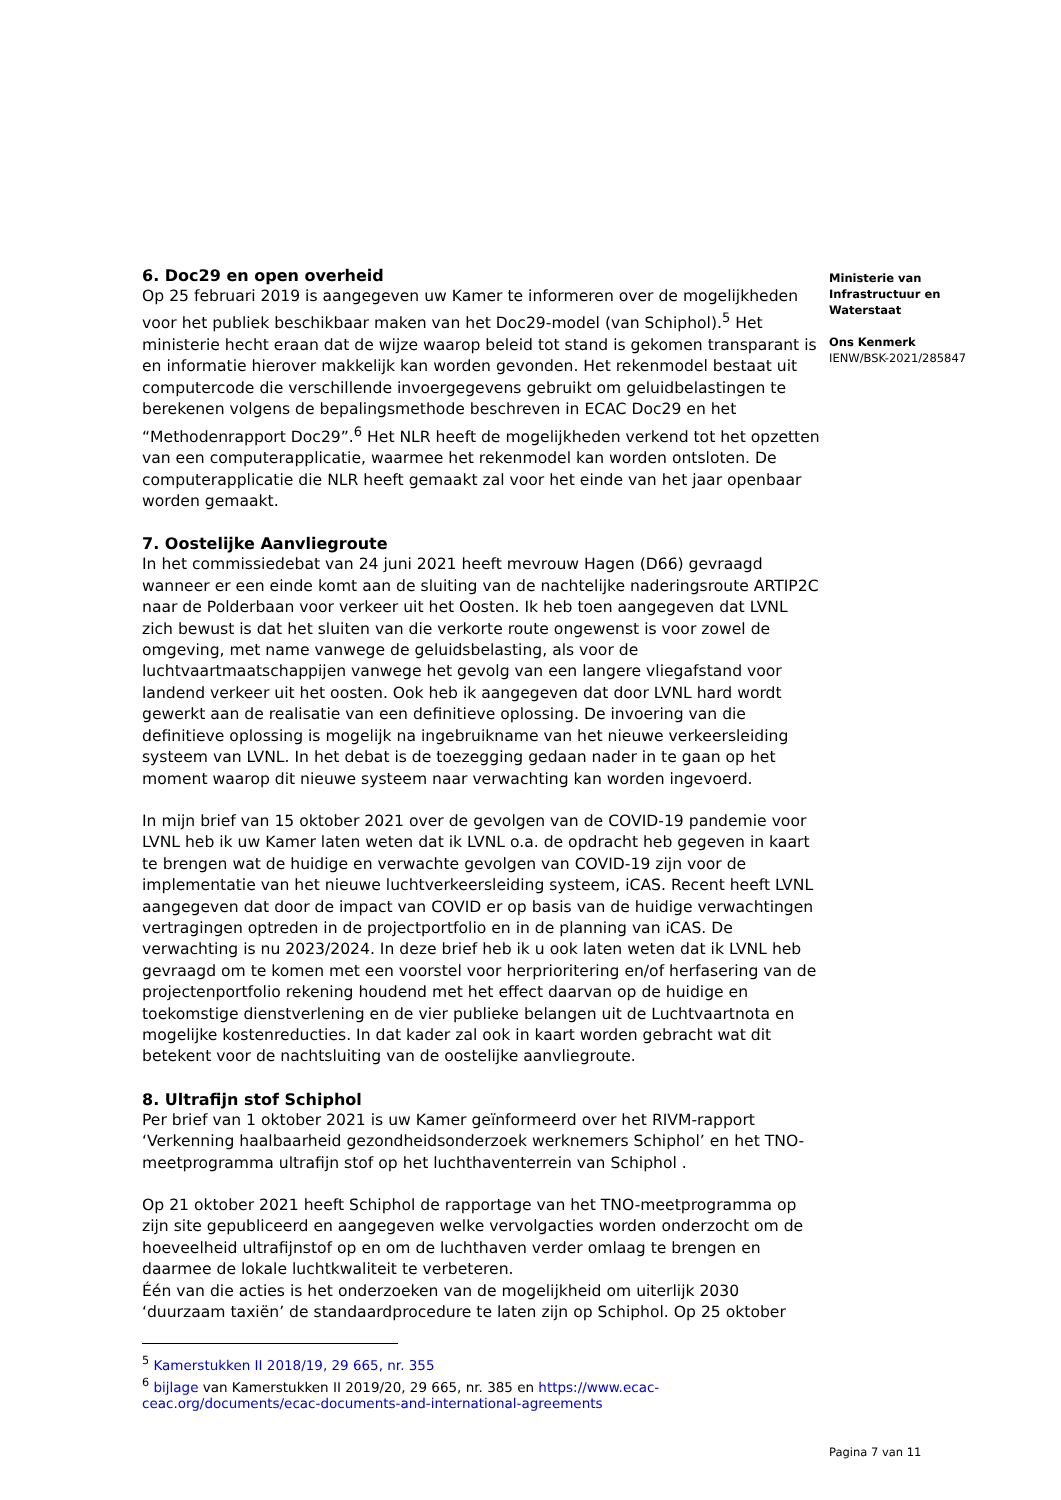Ministerie van
Infrastructuur en
Waterstaat
Ons Kenmerk
IENW/BSK-2021/285847
6. Doc29 en open overheid
Op 25 februari 2019 is aangegeven uw Kamer te informeren over de mogelijkheden voor het publiek beschikbaar maken van het Doc29-model (van Schiphol).<sup>5</sup> Het ministerie hecht eraan dat de wijze waarop beleid tot stand is gekomen transparant is en informatie hierover makkelijk kan worden gevonden. Het rekenmodel bestaat uit computercode die verschillende invoergegevens gebruikt om geluidbelastingen te berekenen volgens de bepalingsmethode beschreven in ECAC Doc29 en het “Methodenrapport Doc29”.<sup>6</sup> Het NLR heeft de mogelijkheden verkend tot het opzetten van een computerapplicatie, waarmee het rekenmodel kan worden ontsloten. De computerapplicatie die NLR heeft gemaakt zal voor het einde van het jaar openbaar worden gemaakt.
7. Oostelijke Aanvliegroute
In het commissiedebat van 24 juni 2021 heeft mevrouw Hagen (D66) gevraagd wanneer er een einde komt aan de sluiting van de nachtelijke naderingsroute ARTIP2C naar de Polderbaan voor verkeer uit het Oosten. Ik heb toen aangegeven dat LVNL zich bewust is dat het sluiten van die verkorte route ongewenst is voor zowel de omgeving, met name vanwege de geluidsbelasting, als voor de luchtvaartmaatschappijen vanwege het gevolg van een langere vliegafstand voor landend verkeer uit het oosten. Ook heb ik aangegeven dat door LVNL hard wordt gewerkt aan de realisatie van een definitieve oplossing. De invoering van die definitieve oplossing is mogelijk na ingebruikname van het nieuwe verkeersleiding systeem van LVNL. In het debat is de toezegging gedaan nader in te gaan op het moment waarop dit nieuwe systeem naar verwachting kan worden ingevoerd.
In mijn brief van 15 oktober 2021 over de gevolgen van de COVID-19 pandemie voor LVNL heb ik uw Kamer laten weten dat ik LVNL o.a. de opdracht heb gegeven in kaart te brengen wat de huidige en verwachte gevolgen van COVID-19 zijn voor de implementatie van het nieuwe luchtverkeersleiding systeem, iCAS. Recent heeft LVNL aangegeven dat door de impact van COVID er op basis van de huidige verwachtingen vertragingen optreden in de projectportfolio en in de planning van iCAS. De verwachting is nu 2023/2024. In deze brief heb ik u ook laten weten dat ik LVNL heb gevraagd om te komen met een voorstel voor herprioritering en/of herfasering van de projectenportfolio rekening houdend met het effect daarvan op de huidige en toekomstige dienstverlening en de vier publieke belangen uit de Luchtvaartnota en mogelijke kostenreducties. In dat kader zal ook in kaart worden gebracht wat dit betekent voor de nachtsluiting van de oostelijke aanvliegroute.
8. Ultrafijn stof Schiphol
Per brief van 1 oktober 2021 is uw Kamer geïnformeerd over het RIVM-rapport ‘Verkenning haalbaarheid gezondheidsonderzoek werknemers Schiphol’ en het TNO-meetprogramma ultrafijn stof op het luchthaventerrein van Schiphol .
Op 21 oktober 2021 heeft Schiphol de rapportage van het TNO-meetprogramma op zijn site gepubliceerd en aangegeven welke vervolgacties worden onderzocht om de hoeveelheid ultrafijnstof op en om de luchthaven verder omlaag te brengen en daarmee de lokale luchtkwaliteit te verbeteren.
Één van die acties is het onderzoeken van de mogelijkheid om uiterlijk 2030 ‘duurzaam taxiën’ de standaardprocedure te laten zijn op Schiphol. Op 25 oktober
<sup>5</sup> Kamerstukken II 2018/19, 29 665, nr. 355
<sup>6</sup> bijlage van Kamerstukken II 2019/20, 29 665, nr. 385 en https://www.ecac-ceac.org/documents/ecac-documents-and-international-agreements
Pagina 7 van 11